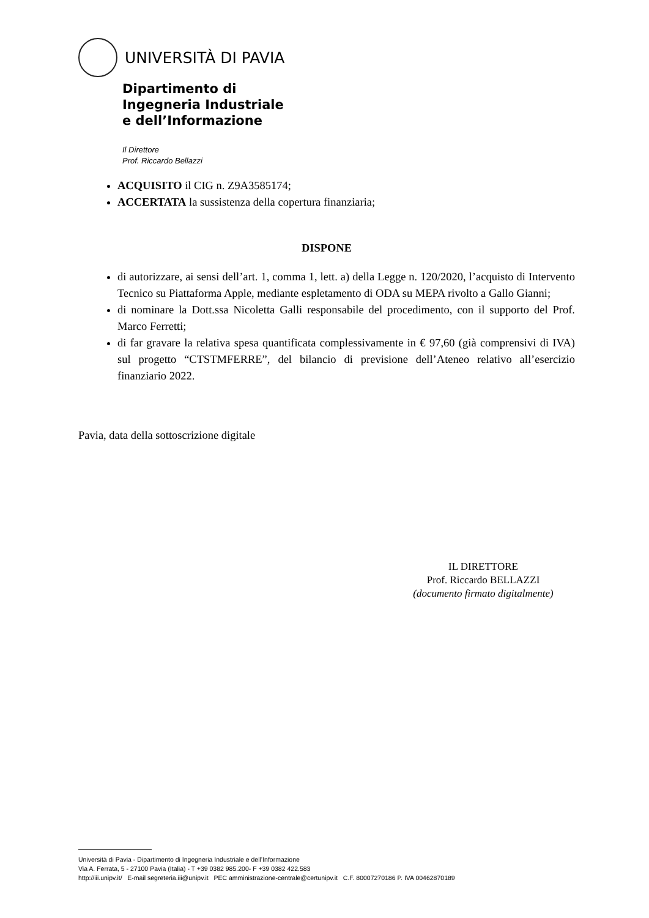UNIVERSITÀ DI PAVIA
Dipartimento di
Ingegneria Industriale
e dell’Informazione
Il Direttore
Prof. Riccardo Bellazzi
ACQUISITO il CIG n. Z9A3585174;
ACCERTATA la sussistenza della copertura finanziaria;
DISPONE
di autorizzare, ai sensi dell’art. 1, comma 1, lett. a) della Legge n. 120/2020, l’acquisto di Intervento Tecnico su Piattaforma Apple, mediante espletamento di ODA su MEPA rivolto a Gallo Gianni;
di nominare la Dott.ssa Nicoletta Galli responsabile del procedimento, con il supporto del Prof. Marco Ferretti;
di far gravare la relativa spesa quantificata complessivamente in € 97,60 (già comprensivi di IVA) sul progetto “CTSTMFERRE”, del bilancio di previsione dell’Ateneo relativo all’esercizio finanziario 2022.
Pavia, data della sottoscrizione digitale
IL DIRETTORE
Prof. Riccardo BELLAZZI
(documento firmato digitalmente)
Università di Pavia - Dipartimento di Ingegneria Industriale e dell’Informazione
Via A. Ferrata, 5 - 27100 Pavia (Italia) - T +39 0382 985.200- F +39 0382 422.583
http://iii.unipv.it/ E-mail segreteria.iii@unipv.it PEC amministrazione-centrale@certunipv.it C.F. 80007270186 P. IVA 00462870189